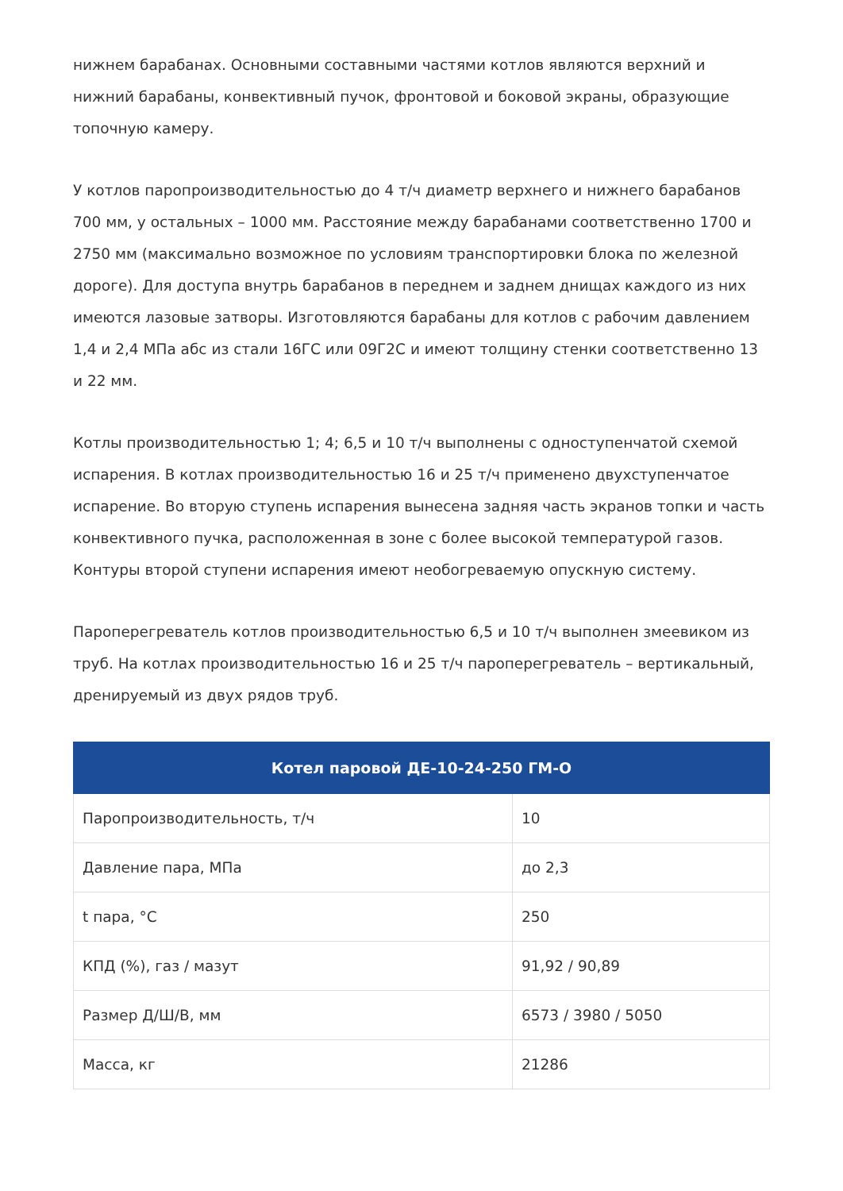нижнем барабанах. Основными составными частями котлов являются верхний и нижний барабаны, конвективный пучок, фронтовой и боковой экраны, образующие топочную камеру.
У котлов паропроизводительностью до 4 т/ч диаметр верхнего и нижнего барабанов 700 мм, у остальных – 1000 мм. Расстояние между барабанами соответственно 1700 и 2750 мм (максимально возможное по условиям транспортировки блока по железной дороге). Для доступа внутрь барабанов в переднем и заднем днищах каждого из них имеются лазовые затворы. Изготовляются барабаны для котлов с рабочим давлением 1,4 и 2,4 МПа абс из стали 16ГС или 09Г2С и имеют толщину стенки соответственно 13 и 22 мм.
Котлы производительностью 1; 4; 6,5 и 10 т/ч выполнены с одноступенчатой схемой испарения. В котлах производительностью 16 и 25 т/ч применено двухступенчатое испарение. Во вторую ступень испарения вынесена задняя часть экранов топки и часть конвективного пучка, расположенная в зоне с более высокой температурой газов. Контуры второй ступени испарения имеют необогреваемую опускную систему.
Пароперегреватель котлов производительностью 6,5 и 10 т/ч выполнен змеевиком из труб. На котлах производительностью 16 и 25 т/ч пароперегреватель – вертикальный, дренируемый из двух рядов труб.
| Котел паровой ДЕ-10-24-250 ГМ-О | |
| --- | --- |
| Паропроизводительность, т/ч | 10 |
| Давление пара, МПа | до 2,3 |
| t пара, °C | 250 |
| КПД (%), газ / мазут | 91,92 / 90,89 |
| Размер Д/Ш/В, мм | 6573 / 3980 / 5050 |
| Масса, кг | 21286 |